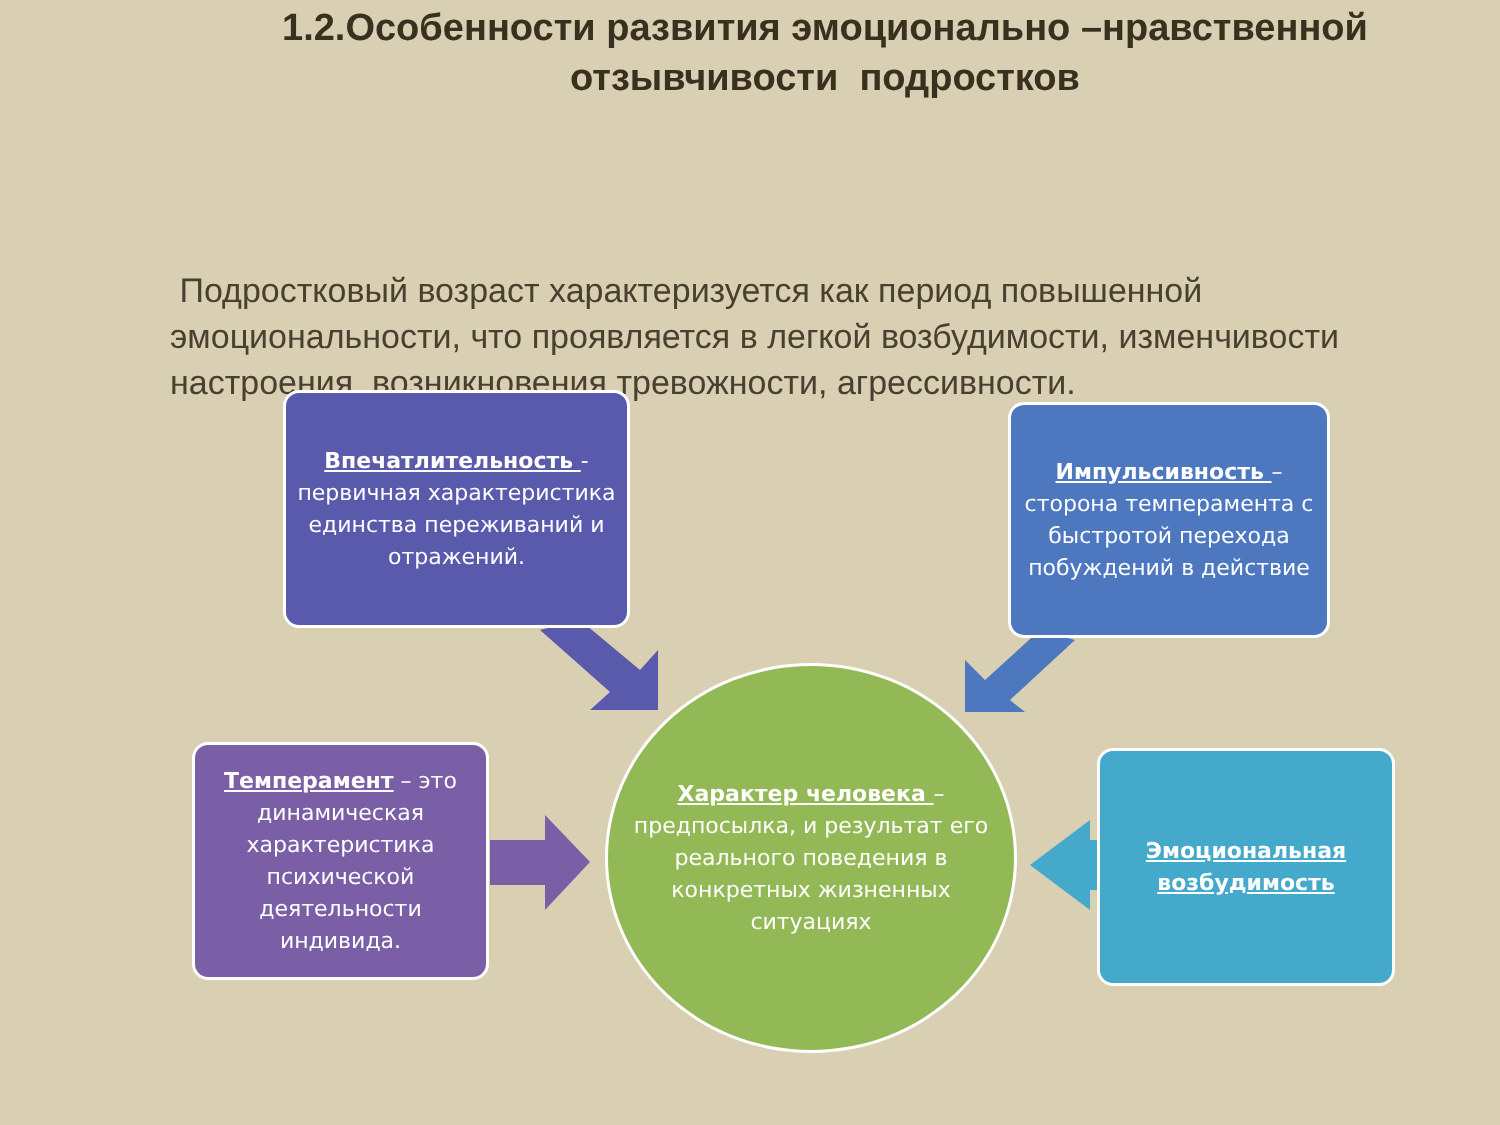1.2.Особенности развития эмоционально –нравственной отзывчивости подростков
Подростковый возраст характеризуется как период повышенной эмоциональности, что проявляется в легкой возбудимости, изменчивости настроения, возникновения тревожности, агрессивности.
Впечатлительность - первичная характеристика единства переживаний и отражений.
Импульсивность – сторона темперамента с быстротой перехода побуждений в действие
Темперамент – это динамическая характеристика психической деятельности индивида.
Характер человека – предпосылка, и результат его реального поведения в конкретных жизненных ситуациях
Эмоциональная возбудимость